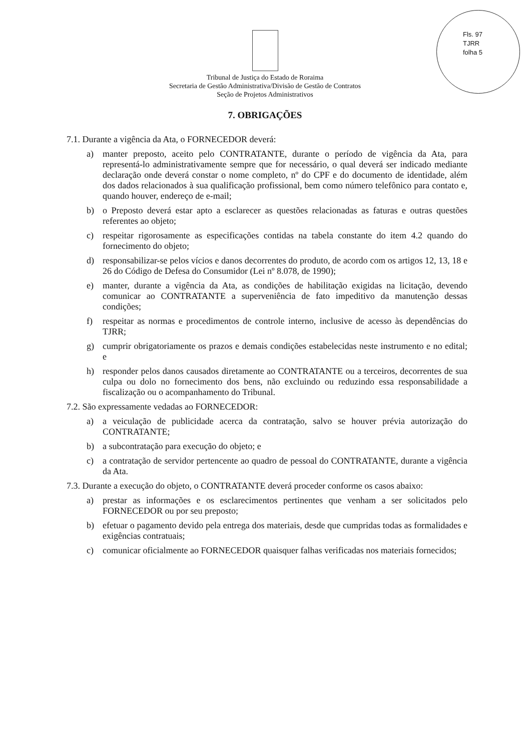Fls. 97
TJRR
folha 5
Tribunal de Justiça do Estado de Roraima
Secretaria de Gestão Administrativa/Divisão de Gestão de Contratos
Seção de Projetos Administrativos
7. OBRIGAÇÕES
7.1. Durante a vigência da Ata, o FORNECEDOR deverá:
a) manter preposto, aceito pelo CONTRATANTE, durante o período de vigência da Ata, para representá-lo administrativamente sempre que for necessário, o qual deverá ser indicado mediante declaração onde deverá constar o nome completo, nº do CPF e do documento de identidade, além dos dados relacionados à sua qualificação profissional, bem como número telefônico para contato e, quando houver, endereço de e-mail;
b) o Preposto deverá estar apto a esclarecer as questões relacionadas as faturas e outras questões referentes ao objeto;
c) respeitar rigorosamente as especificações contidas na tabela constante do item 4.2 quando do fornecimento do objeto;
d) responsabilizar-se pelos vícios e danos decorrentes do produto, de acordo com os artigos 12, 13, 18 e 26 do Código de Defesa do Consumidor (Lei nº 8.078, de 1990);
e) manter, durante a vigência da Ata, as condições de habilitação exigidas na licitação, devendo comunicar ao CONTRATANTE a superveniência de fato impeditivo da manutenção dessas condições;
f) respeitar as normas e procedimentos de controle interno, inclusive de acesso às dependências do TJRR;
g) cumprir obrigatoriamente os prazos e demais condições estabelecidas neste instrumento e no edital; e
h) responder pelos danos causados diretamente ao CONTRATANTE ou a terceiros, decorrentes de sua culpa ou dolo no fornecimento dos bens, não excluindo ou reduzindo essa responsabilidade a fiscalização ou o acompanhamento do Tribunal.
7.2. São expressamente vedadas ao FORNECEDOR:
a) a veiculação de publicidade acerca da contratação, salvo se houver prévia autorização do CONTRATANTE;
b) a subcontratação para execução do objeto; e
c) a contratação de servidor pertencente ao quadro de pessoal do CONTRATANTE, durante a vigência da Ata.
7.3. Durante a execução do objeto, o CONTRATANTE deverá proceder conforme os casos abaixo:
a) prestar as informações e os esclarecimentos pertinentes que venham a ser solicitados pelo FORNECEDOR ou por seu preposto;
b) efetuar o pagamento devido pela entrega dos materiais, desde que cumpridas todas as formalidades e exigências contratuais;
c) comunicar oficialmente ao FORNECEDOR quaisquer falhas verificadas nos materiais fornecidos;